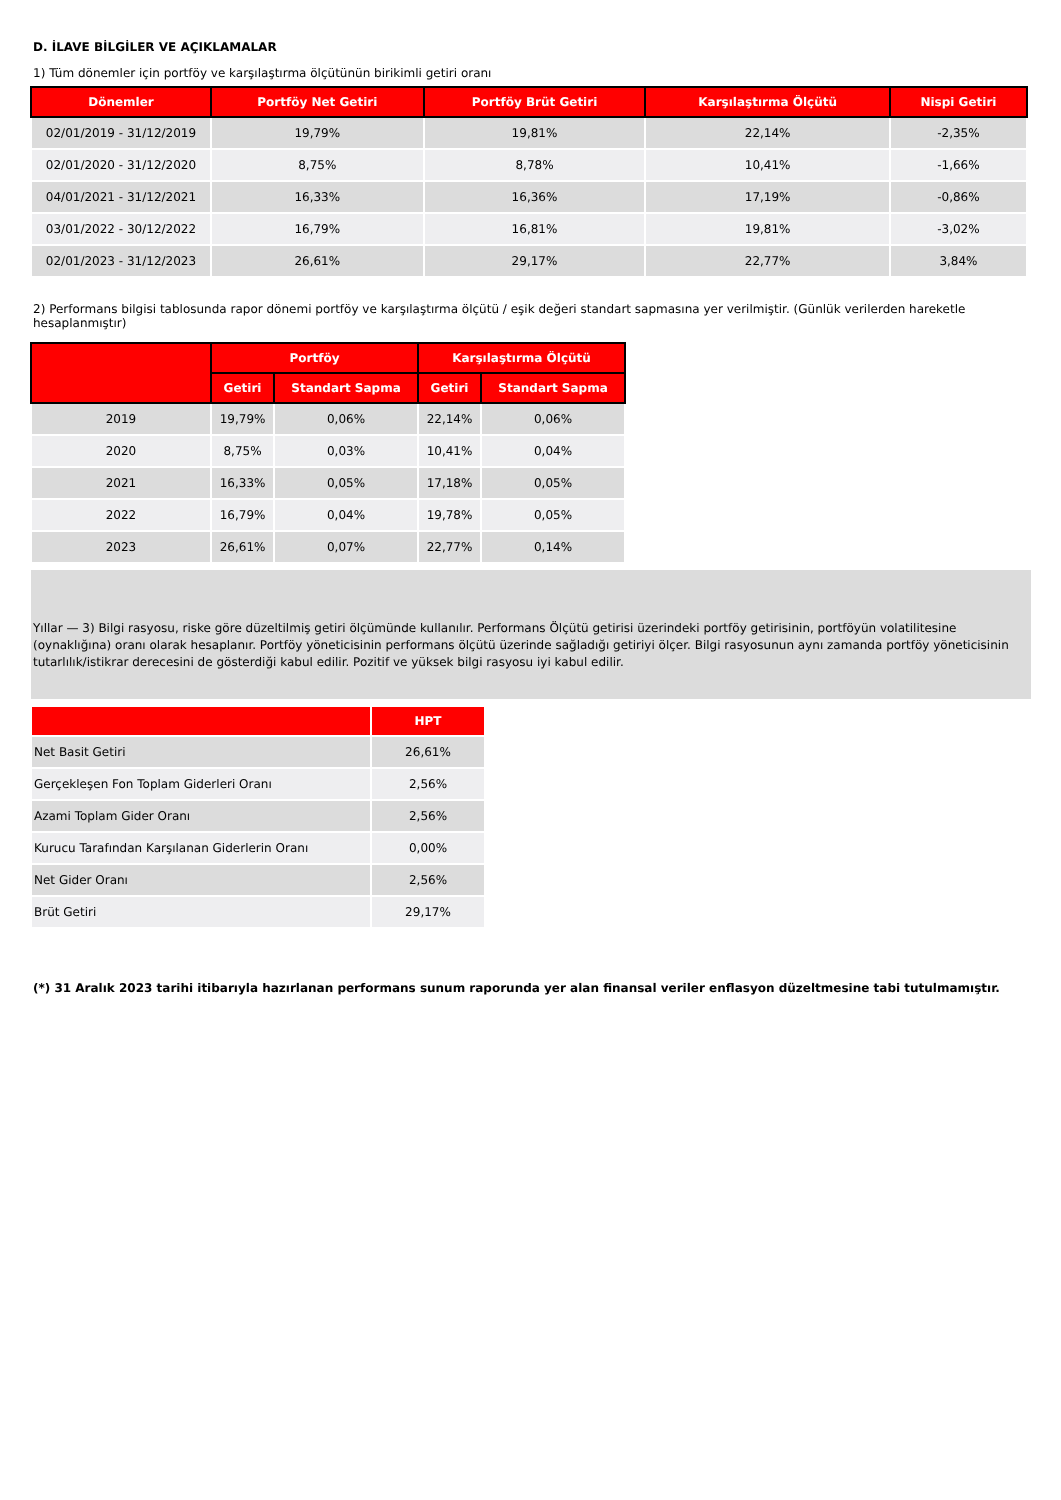D. İLAVE BİLGİLER VE AÇIKLAMALAR
1) Tüm dönemler için portföy ve karşılaştırma ölçütünün birikimli getiri oranı
| Dönemler | Portföy Net Getiri | Portföy Brüt Getiri | Karşılaştırma Ölçütü | Nispi Getiri |
| --- | --- | --- | --- | --- |
| 02/01/2019 - 31/12/2019 | 19,79% | 19,81% | 22,14% | -2,35% |
| 02/01/2020 - 31/12/2020 | 8,75% | 8,78% | 10,41% | -1,66% |
| 04/01/2021 - 31/12/2021 | 16,33% | 16,36% | 17,19% | -0,86% |
| 03/01/2022 - 30/12/2022 | 16,79% | 16,81% | 19,81% | -3,02% |
| 02/01/2023 - 31/12/2023 | 26,61% | 29,17% | 22,77% | 3,84% |
2) Performans bilgisi tablosunda rapor dönemi portföy ve karşılaştırma ölçütü / eşik değeri standart sapmasına yer verilmiştir. (Günlük verilerden hareketle hesaplanmıştır)
| | Portföy | | Karşılaştırma Ölçütü | |
| --- | --- | --- | --- | --- |
| | Getiri | Standart Sapma | Getiri | Standart Sapma |
| 2019 | 19,79% | 0,06% | 22,14% | 0,06% |
| 2020 | 8,75% | 0,03% | 10,41% | 0,04% |
| 2021 | 16,33% | 0,05% | 17,18% | 0,05% |
| 2022 | 16,79% | 0,04% | 19,78% | 0,05% |
| 2023 | 26,61% | 0,07% | 22,77% | 0,14% |
Yıllar — 3) Bilgi rasyosu, riske göre düzeltilmiş getiri ölçümünde kullanılır. Performans Ölçütü getirisi üzerindeki portföy getirisinin, portföyün volatilitesine (oynaklığına) oranı olarak hesaplanır. Portföy yöneticisinin performans ölçütü üzerinde sağladığı getiriyi ölçer. Bilgi rasyosunun aynı zamanda portföy yöneticisinin tutarlılık/istikrar derecesini de gösterdiği kabul edilir. Pozitif ve yüksek bilgi rasyosu iyi kabul edilir.
| | HPT |
| --- | --- |
| Net Basit Getiri | 26,61% |
| Gerçekleşen Fon Toplam Giderleri Oranı | 2,56% |
| Azami Toplam Gider Oranı | 2,56% |
| Kurucu Tarafından Karşılanan Giderlerin Oranı | 0,00% |
| Net Gider Oranı | 2,56% |
| Brüt Getiri | 29,17% |
(*) 31 Aralık 2023 tarihi itibarıyla hazırlanan performans sunum raporunda yer alan finansal veriler enflasyon düzeltmesine tabi tutulmamıştır.